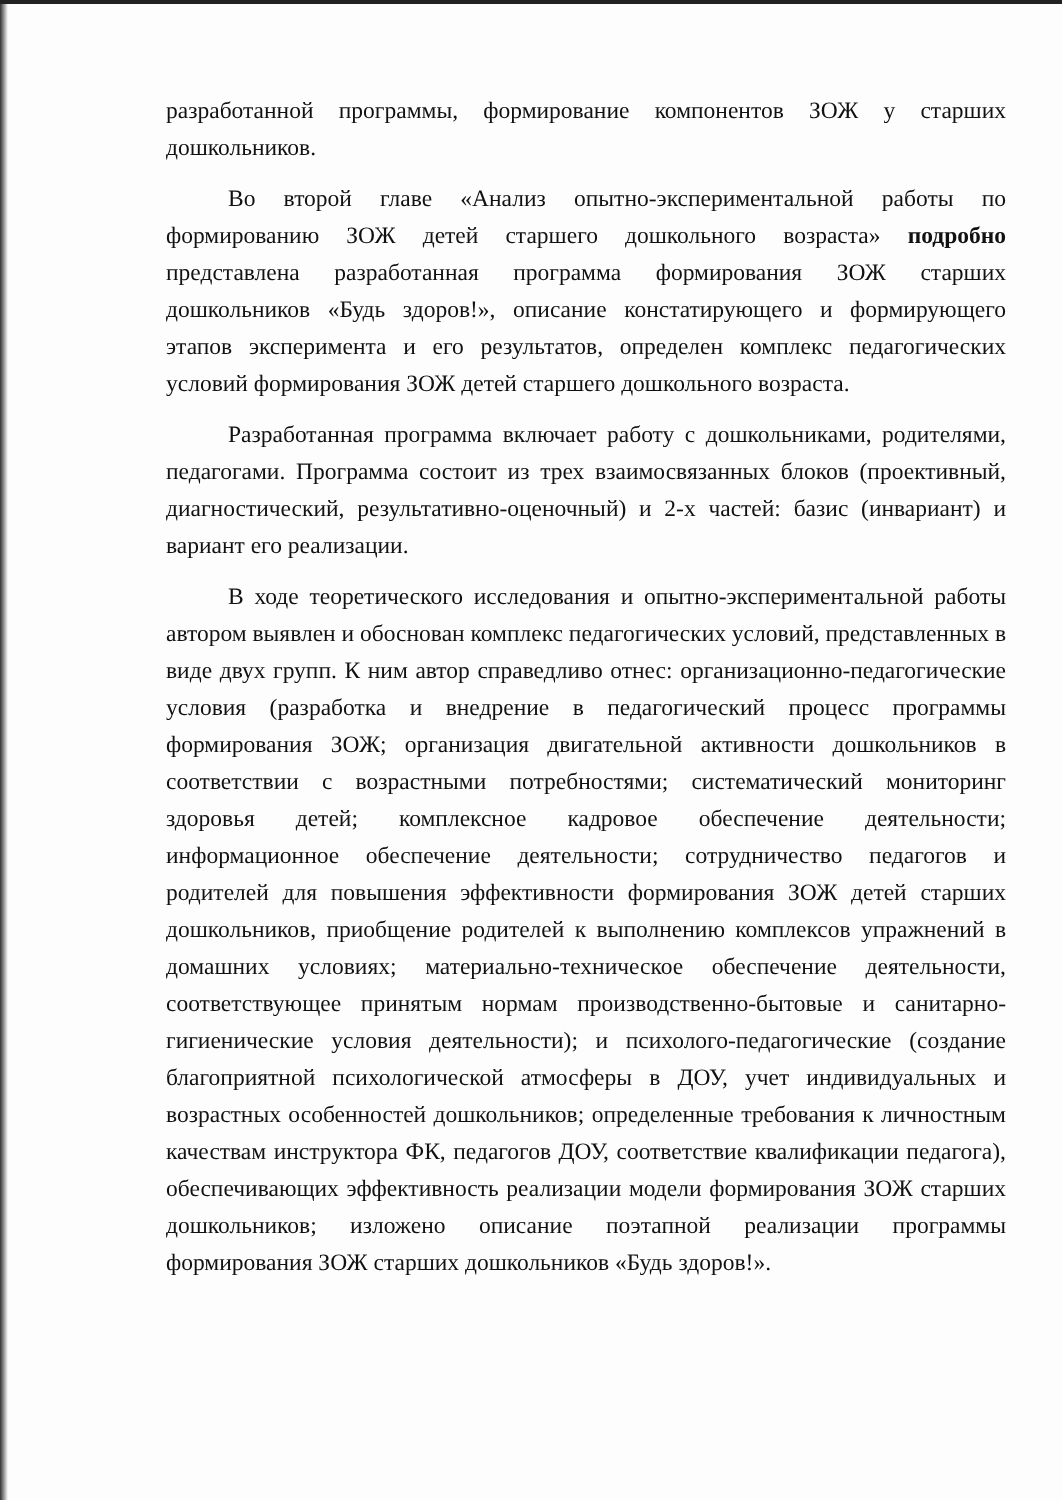разработанной программы, формирование компонентов ЗОЖ у старших дошкольников.
Во второй главе «Анализ опытно-экспериментальной работы по формированию ЗОЖ детей старшего дошкольного возраста» подробно представлена разработанная программа формирования ЗОЖ старших дошкольников «Будь здоров!», описание констатирующего и формирующего этапов эксперимента и его результатов, определен комплекс педагогических условий формирования ЗОЖ детей старшего дошкольного возраста.
Разработанная программа включает работу с дошкольниками, родителями, педагогами. Программа состоит из трех взаимосвязанных блоков (проективный, диагностический, результативно-оценочный) и 2-х частей: базис (инвариант) и вариант его реализации.
В ходе теоретического исследования и опытно-экспериментальной работы автором выявлен и обоснован комплекс педагогических условий, представленных в виде двух групп. К ним автор справедливо отнес: организационно-педагогические условия (разработка и внедрение в педагогический процесс программы формирования ЗОЖ; организация двигательной активности дошкольников в соответствии с возрастными потребностями; систематический мониторинг здоровья детей; комплексное кадровое обеспечение деятельности; информационное обеспечение деятельности; сотрудничество педагогов и родителей для повышения эффективности формирования ЗОЖ детей старших дошкольников, приобщение родителей к выполнению комплексов упражнений в домашних условиях; материально-техническое обеспечение деятельности, соответствующее принятым нормам производственно-бытовые и санитарно-гигиенические условия деятельности); и психолого-педагогические (создание благоприятной психологической атмосферы в ДОУ, учет индивидуальных и возрастных особенностей дошкольников; определенные требования к личностным качествам инструктора ФК, педагогов ДОУ, соответствие квалификации педагога), обеспечивающих эффективность реализации модели формирования ЗОЖ старших дошкольников; изложено описание поэтапной реализации программы формирования ЗОЖ старших дошкольников «Будь здоров!».